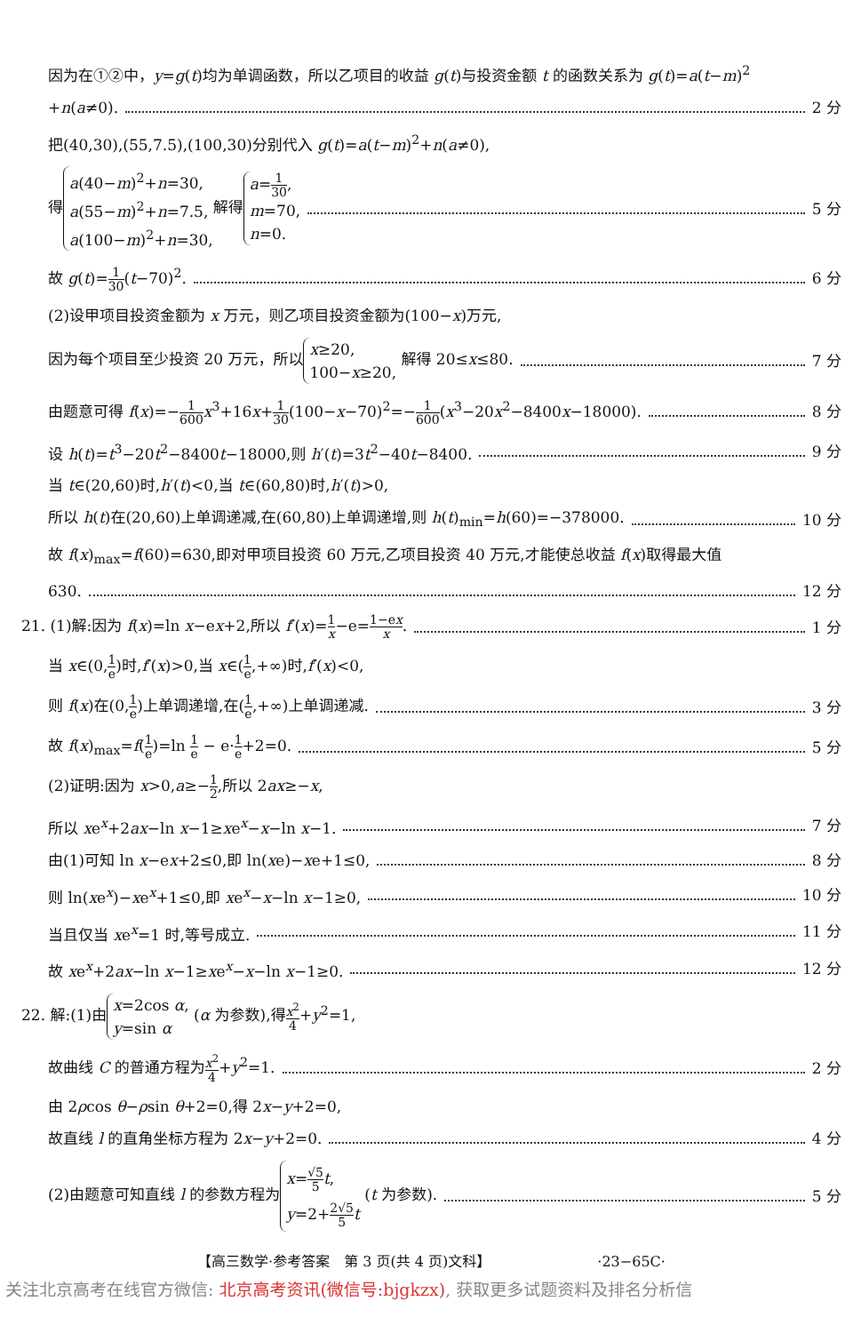因为在①②中，y=g(t)均为单调函数，所以乙项目的收益 g(t)与投资金额 t 的函数关系为 g(t)=a(t−m)<sup>2</sup>
+n(a≠0). 2 分
把(40,30),(55,7.5),(100,30)分别代入 g(t)=a(t−m)<sup>2</sup>+n(a≠0),
得 a(40−m)<sup>2</sup>+n=30,
a(55−m)<sup>2</sup>+n=7.5,
a(100−m)<sup>2</sup>+n=30, 解得 a=1 30,
m=70,
n=0. 5 分
故 g(t)=1 30(t−70)<sup>2</sup>. 6 分
(2)设甲项目投资金额为 x 万元，则乙项目投资金额为(100−x)万元,
因为每个项目至少投资 20 万元，所以 x≥20,
100−x≥20, 解得 20≤x≤80. 7 分
由题意可得 f(x)=−1 600 x<sup>3</sup>+16x+1 30(100−x−70)<sup>2</sup>=−1 600(x<sup>3</sup>−20x<sup>2</sup>−8400x−18000). 8 分
设 h(t)=t<sup>3</sup>−20t<sup>2</sup>−8400t−18000,则 h′(t)=3t<sup>2</sup>−40t−8400. 9 分
当 t∈(20,60)时,h′(t)<0,当 t∈(60,80)时,h′(t)>0,
所以 h(t)在(20,60)上单调递减,在(60,80)上单调递增,则 h(t)<sub>min</sub>=h(60)=−378000. 10 分
故 f(x)<sub>max</sub>=f(60)=630,即对甲项目投资 60 万元,乙项目投资 40 万元,才能使总收益 f(x)取得最大值
630. 12 分
21. (1)解:因为 f(x)=ln x−ex+2,所以 f′(x)=1 x−e=1−ex x. 1 分
当 x∈(0,1 e)时,f′(x)>0,当 x∈(1 e,+∞)时,f′(x)<0,
则 f(x)在(0,1 e)上单调递增,在(1 e,+∞)上单调递减. 3 分
故 f(x)<sub>max</sub>=f(1 e)=ln 1 e − e·1 e+2=0. 5 分
(2)证明:因为 x>0,a≥−1 2,所以 2ax≥−x,
所以 xe<sup>x</sup>+2ax−ln x−1≥xe<sup>x</sup>−x−ln x−1. 7 分
由(1)可知 ln x−ex+2≤0,即 ln(xe)−xe+1≤0, 8 分
则 ln(xe<sup>x</sup>)−xe<sup>x</sup>+1≤0,即 xe<sup>x</sup>−x−ln x−1≥0, 10 分
当且仅当 xe<sup>x</sup>=1 时,等号成立. 11 分
故 xe<sup>x</sup>+2ax−ln x−1≥xe<sup>x</sup>−x−ln x−1≥0. 12 分
22. 解:(1)由 x=2cos α,
y=sin α (α 为参数),得x<sup>2</sup> 4+y<sup>2</sup>=1,
故曲线 C 的普通方程为x<sup>2</sup> 4+y<sup>2</sup>=1. 2 分
由 2ρcos θ−ρsin θ+2=0,得 2x−y+2=0,
故直线 l 的直角坐标方程为 2x−y+2=0. 4 分
(2)由题意可知直线 l 的参数方程为 x=√5 5 t,
y=2+2√5 5 t (t 为参数). 5 分
【高三数学·参考答案　第 3 页(共 4 页)文科】　　　　　　　　·23−65C·
关注北京高考在线官方微信: 北京高考资讯(微信号:bjgkzx), 获取更多试题资料及排名分析信